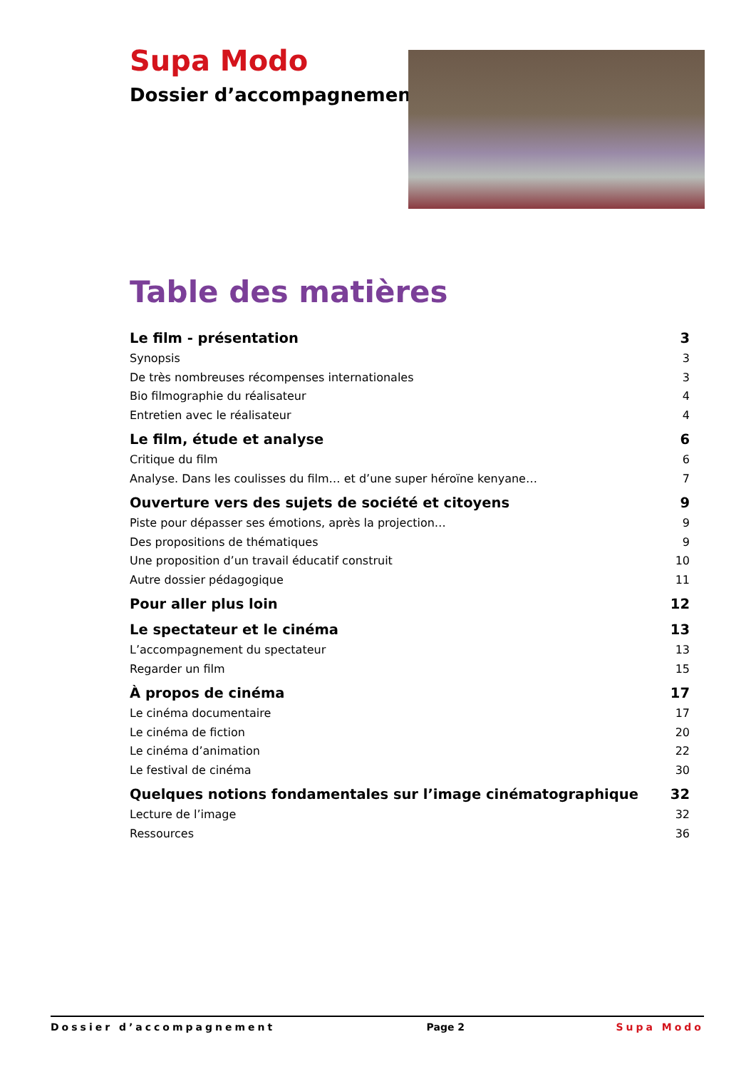Supa Modo
Dossier d’accompagnement
Table des matières
Le film - présentation 3
Synopsis 3
De très nombreuses récompenses internationales 3
Bio filmographie du réalisateur 4
Entretien avec le réalisateur 4
Le film, étude et analyse 6
Critique du film 6
Analyse. Dans les coulisses du film… et d’une super héroïne kenyane… 7
Ouverture vers des sujets de société et citoyens 9
Piste pour dépasser ses émotions, après la projection… 9
Des propositions de thématiques 9
Une proposition d’un travail éducatif construit 10
Autre dossier pédagogique 11
Pour aller plus loin 12
Le spectateur et le cinéma 13
L’accompagnement du spectateur 13
Regarder un film 15
À propos de cinéma 17
Le cinéma documentaire 17
Le cinéma de fiction 20
Le cinéma d’animation 22
Le festival de cinéma 30
Quelques notions fondamentales sur l’image cinématographique 32
Lecture de l’image 32
Ressources 36
Dossier d’accompagnement Page 2 Supa Modo